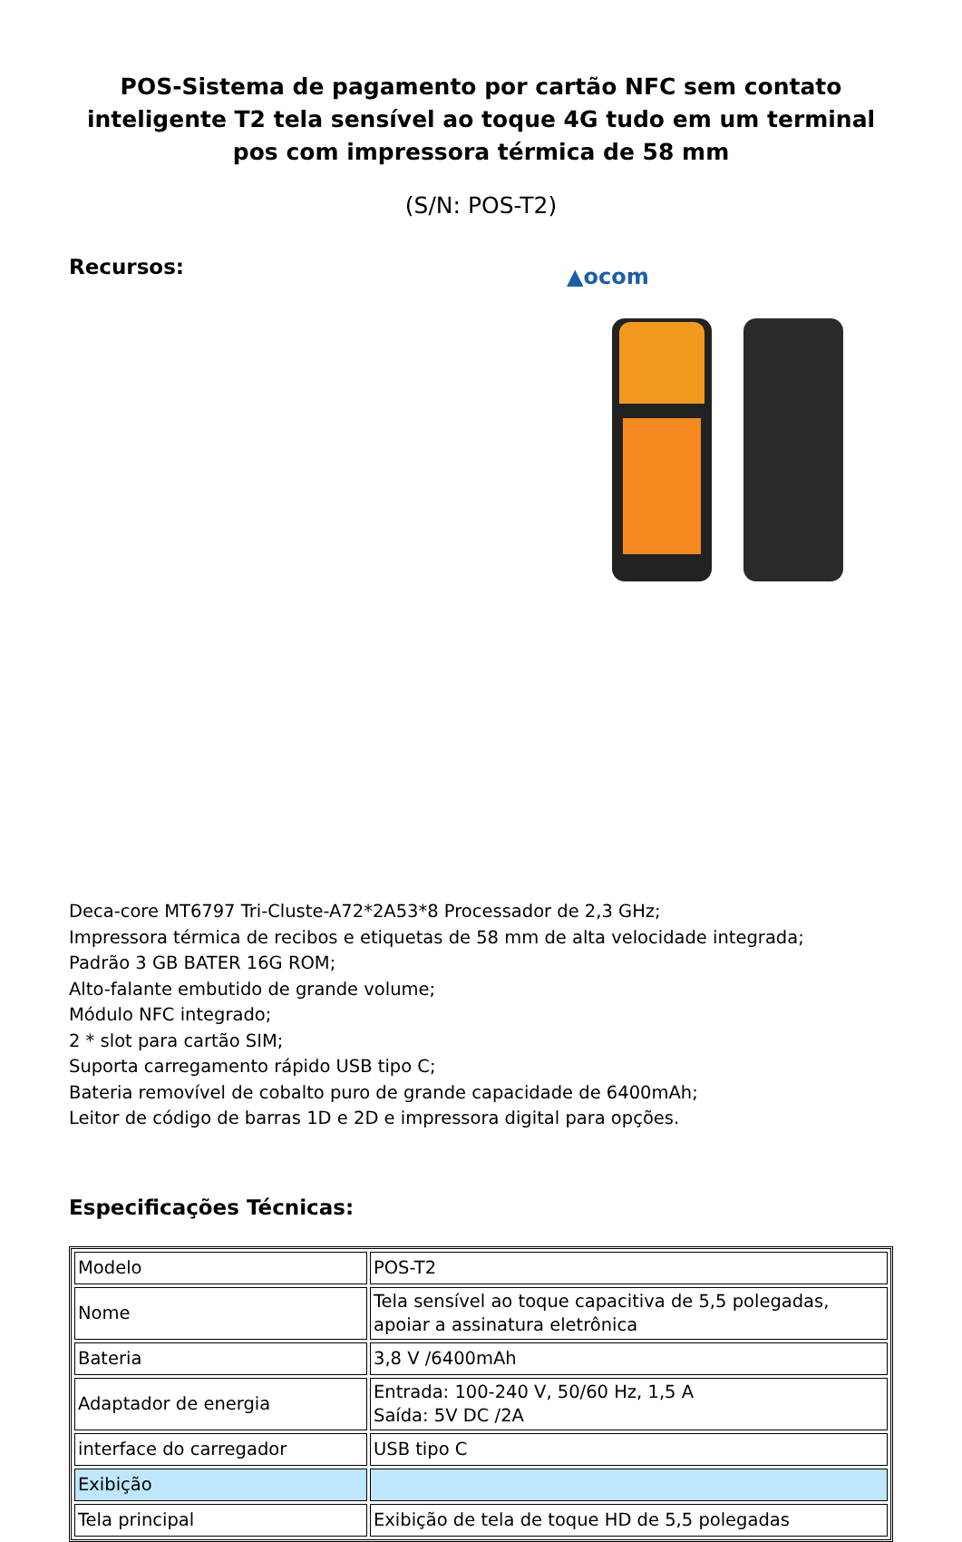POS-Sistema de pagamento por cartão NFC sem contato inteligente T2 tela sensível ao toque 4G tudo em um terminal pos com impressora térmica de 58 mm
(S/N: POS-T2)
Recursos:
▲ocom
Deca-core MT6797 Tri-Cluste-A72*2A53*8 Processador de 2,3 GHz;
Impressora térmica de recibos e etiquetas de 58 mm de alta velocidade integrada;
Padrão 3 GB BATER 16G ROM;
Alto-falante embutido de grande volume;
Módulo NFC integrado;
2 * slot para cartão SIM;
Suporta carregamento rápido USB tipo C;
Bateria removível de cobalto puro de grande capacidade de 6400mAh;
Leitor de código de barras 1D e 2D e impressora digital para opções.
Especificações Técnicas:
| Modelo | POS-T2 |
| Nome | Tela sensível ao toque capacitiva de 5,5 polegadas, apoiar a assinatura eletrônica |
| Bateria | 3,8 V /6400mAh |
| Adaptador de energia | Entrada: 100-240 V, 50/60 Hz, 1,5 A Saída: 5V DC /2A |
| interface do carregador | USB tipo C |
| Exibição | |
| Tela principal | Exibição de tela de toque HD de 5,5 polegadas |